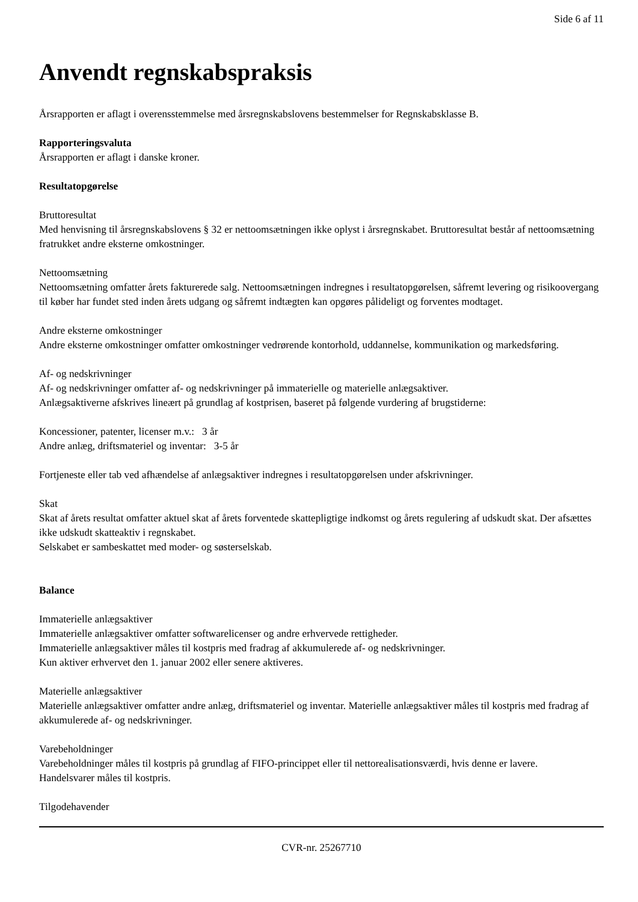Side 6 af 11
Anvendt regnskabspraksis
Årsrapporten er aflagt i overensstemmelse med årsregnskabslovens bestemmelser for Regnskabsklasse B.
Rapporteringsvaluta
Årsrapporten er aflagt i danske kroner.
Resultatopgørelse
Bruttoresultat
Med henvisning til årsregnskabslovens § 32 er nettoomsætningen ikke oplyst i årsregnskabet. Bruttoresultat består af nettoomsætning fratrukket andre eksterne omkostninger.
Nettoomsætning
Nettoomsætning omfatter årets fakturerede salg. Nettoomsætningen indregnes i resultatopgørelsen, såfremt levering og risikoovergang til køber har fundet sted inden årets udgang og såfremt indtægten kan opgøres pålideligt og forventes modtaget.
Andre eksterne omkostninger
Andre eksterne omkostninger omfatter omkostninger vedrørende kontorhold, uddannelse, kommunikation og markedsføring.
Af- og nedskrivninger
Af- og nedskrivninger omfatter af- og nedskrivninger på immaterielle og materielle anlægsaktiver.
Anlægsaktiverne afskrives lineært på grundlag af kostprisen, baseret på følgende vurdering af brugstiderne:
Koncessioner, patenter, licenser m.v.: 3 år
Andre anlæg, driftsmateriel og inventar: 3-5 år
Fortjeneste eller tab ved afhændelse af anlægsaktiver indregnes i resultatopgørelsen under afskrivninger.
Skat
Skat af årets resultat omfatter aktuel skat af årets forventede skattepligtige indkomst og årets regulering af udskudt skat. Der afsættes ikke udskudt skatteaktiv i regnskabet.
Selskabet er sambeskattet med moder- og søsterselskab.
Balance
Immaterielle anlægsaktiver
Immaterielle anlægsaktiver omfatter softwarelicenser og andre erhvervede rettigheder.
Immaterielle anlægsaktiver måles til kostpris med fradrag af akkumulerede af- og nedskrivninger.
Kun aktiver erhvervet den 1. januar 2002 eller senere aktiveres.
Materielle anlægsaktiver
Materielle anlægsaktiver omfatter andre anlæg, driftsmateriel og inventar. Materielle anlægsaktiver måles til kostpris med fradrag af akkumulerede af- og nedskrivninger.
Varebeholdninger
Varebeholdninger måles til kostpris på grundlag af FIFO-princippet eller til nettorealisationsværdi, hvis denne er lavere.
Handelsvarer måles til kostpris.
Tilgodehavender
CVR-nr. 25267710